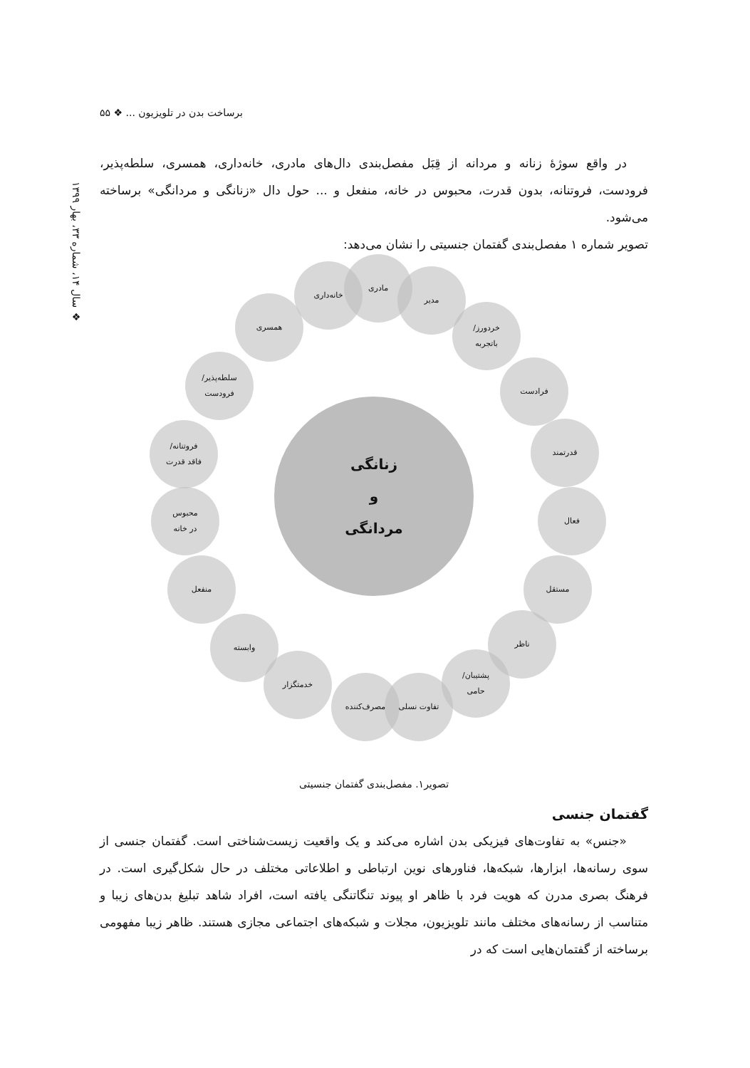برساخت بدن در تلویزیون ... ❖ ۵۵
❖ سال ۱۴، شماره ۳۳، بهار ۱۳۹۹
در واقع سوژهٔ زنانه و مردانه از قِبَل مفصل‌بندی دال‌های مادری، خانه‌داری، همسری، سلطه‌پذیر، فرودست، فروتنانه، بدون قدرت، محبوس در خانه، منفعل و ... حول دال «زنانگی و مردانگی» برساخته می‌شود.
تصویر شماره ۱ مفصل‌بندی گفتمان جنسیتی را نشان می‌دهد:
زنانگی
و
مردانگی
مادری
خانه‌داری
مدیر
همسری
خردورز/
باتجربه
سلطه‌پذیر/
فرودست
فرادست
فروتنانه/
فاقد قدرت
قدرتمند
محبوس
در خانه
فعال
منفعل مستقل
وابسته ناظر
خدمتگزار
پشتیبان/
حامی
مصرف‌کننده تفاوت نسلی
تصویر۱. مفصل‌بندی گفتمان جنسیتی
گفتمان جنسی
«جنس» به تفاوت‌های فیزیکی بدن اشاره می‌کند و یک واقعیت زیست‌شناختی است. گفتمان جنسی از سوی رسانه‌ها، ابزارها، شبکه‌ها، فناورهای نوین ارتباطی و اطلاعاتی مختلف در حال شکل‌گیری است. در فرهنگ بصری مدرن که هویت فرد با ظاهر او پیوند تنگاتنگی یافته است، افراد شاهد تبلیغ بدن‌های زیبا و متناسب از رسانه‌های مختلف مانند تلویزیون، مجلات و شبکه‌های اجتماعی مجازی هستند. ظاهر زیبا مفهومی برساخته از گفتمان‌هایی است که در